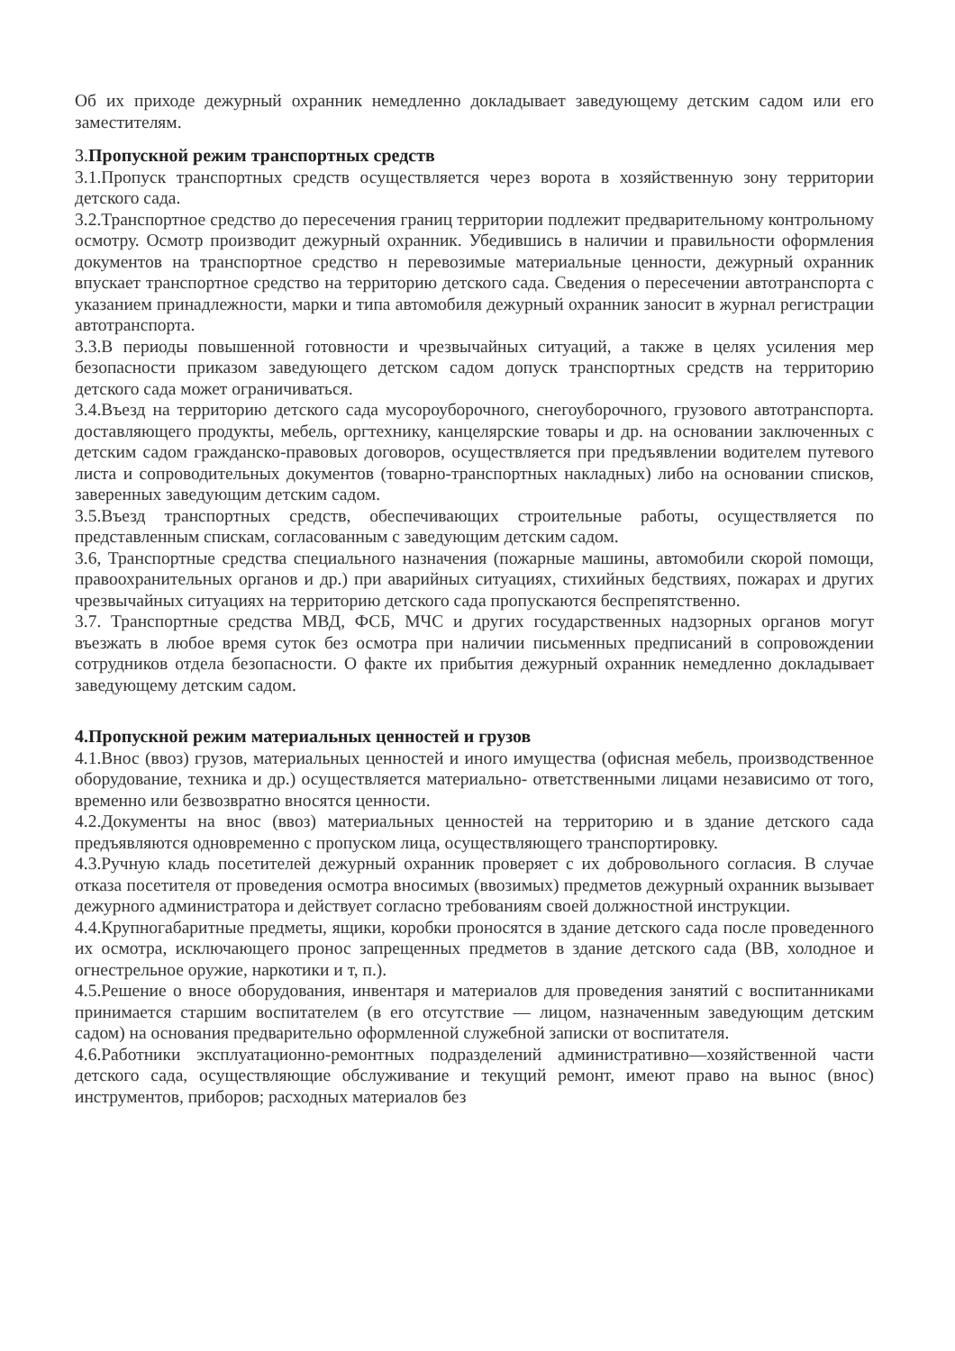Об их приходе дежурный охранник немедленно докладывает заведующему детским садом или его заместителям.
3. Пропускной режим транспортных средств
3.1.Пропуск транспортных средств осуществляется через ворота в хозяйственную зону территории детского сада.
3.2.Транспортное средство до пересечения границ территории подлежит предварительному контрольному осмотру. Осмотр производит дежурный охранник. Убедившись в наличии и правильности оформления документов на транспортное средство н перевозимые материальные ценности, дежурный охранник впускает транспортное средство на территорию детского сада. Сведения о пересечении автотранспорта с указанием принадлежности, марки и типа автомобиля дежурный охранник заносит в журнал регистрации автотранспорта.
3.3.В периоды повышенной готовности и чрезвычайных ситуаций, а также в целях усиления мер безопасности приказом заведующего детском садом допуск транспортных средств на территорию детского сада может ограничиваться.
3.4.Въезд на территорию детского сада мусороуборочного, снегоуборочного, грузового автотранспорта. доставляющего продукты, мебель, оргтехнику, канцелярские товары и др. на основании заключенных с детским садом гражданско-правовых договоров, осуществляется при предъявлении водителем путевого листа и сопроводительных документов (товарно-транспортных накладных) либо на основании списков, заверенных заведующим детским садом.
3.5.Въезд транспортных средств, обеспечивающих строительные работы, осуществляется по представленным спискам, согласованным с заведующим детским садом.
3.6, Транспортные средства специального назначения (пожарные машины, автомобили скорой помощи, правоохранительных органов и др.) при аварийных ситуациях, стихийных бедствиях, пожарах и других чрезвычайных ситуациях на территорию детского сада пропускаются беспрепятственно.
3.7. Транспортные средства МВД, ФСБ, МЧС и других государственных надзорных органов могут въезжать в любое время суток без осмотра при наличии письменных предписаний в сопровождении сотрудников отдела безопасности. О факте их прибытия дежурный охранник немедленно докладывает заведующему детским садом.
4.Пропускной режим материальных ценностей и грузов
4.1.Внос (ввоз) грузов, материальных ценностей и иного имущества (офисная мебель, производственное оборудование, техника и др.) осуществляется материально- ответственными лицами независимо от того, временно или безвозвратно вносятся ценности.
4.2.Документы на внос (ввоз) материальных ценностей на территорию и в здание детского сада предъявляются одновременно с пропуском лица, осуществляющего транспортировку.
4.3.Ручную кладь посетителей дежурный охранник проверяет с их добровольного согласия. В случае отказа посетителя от проведения осмотра вносимых (ввозимых) предметов дежурный охранник вызывает дежурного администратора и действует согласно требованиям своей должностной инструкции.
4.4.Крупногабаритные предметы, ящики, коробки проносятся в здание детского сада после проведенного их осмотра, исключающего пронос запрещенных предметов в здание детского сада (ВВ, холодное и огнестрельное оружие, наркотики и т, п.).
4.5.Решение о вносе оборудования, инвентаря и материалов для проведения занятий с воспитанниками принимается старшим воспитателем (в его отсутствие — лицом, назначенным заведующим детским садом) на основания предварительно оформленной служебной записки от воспитателя.
4.6.Работники эксплуатационно-ремонтных подразделений административно—хозяйственной части детского сада, осуществляющие обслуживание и текущий ремонт, имеют право на вынос (внос) инструментов, приборов; расходных материалов без